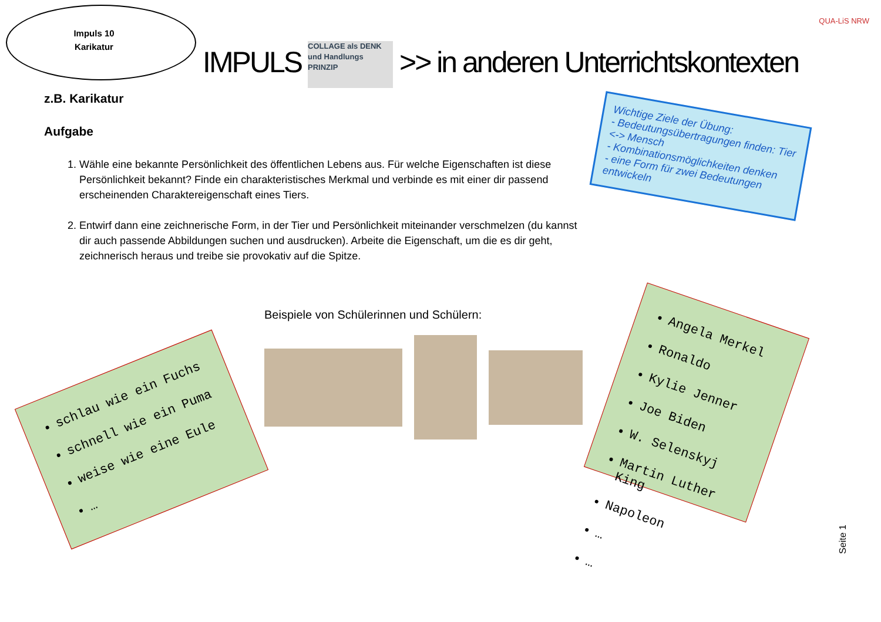Impuls 10
Karikatur
QUA-LiS NRW
IMPULS COLLAGE als DENK und Handlungs PRINZIP >> in anderen Unterrichtskontexten
z.B. Karikatur
Aufgabe
1. Wähle eine bekannte Persönlichkeit des öffentlichen Lebens aus. Für welche Eigenschaften ist diese Persönlichkeit bekannt? Finde ein charakteristisches Merkmal und verbinde es mit einer dir passend erscheinenden Charaktereigenschaft eines Tiers.
2. Entwirf dann eine zeichnerische Form, in der Tier und Persönlichkeit miteinander verschmelzen (du kannst dir auch passende Abbildungen suchen und ausdrucken). Arbeite die Eigenschaft, um die es dir geht, zeichnerisch heraus und treibe sie provokativ auf die Spitze.
Wichtige Ziele der Übung:
- Bedeutungsübertragungen finden: Tier <-> Mensch
- Kombinationsmöglichkeiten denken
- eine Form für zwei Bedeutungen entwickeln
schlau wie ein Fuchs
schnell wie ein Puma
weise wie eine Eule
…
Angela Merkel
Ronaldo
Kylie Jenner
Joe Biden
W. Selenskyj
Martin Luther King
Napoleon
…
…
Beispiele von Schülerinnen und Schülern:
Seite 1